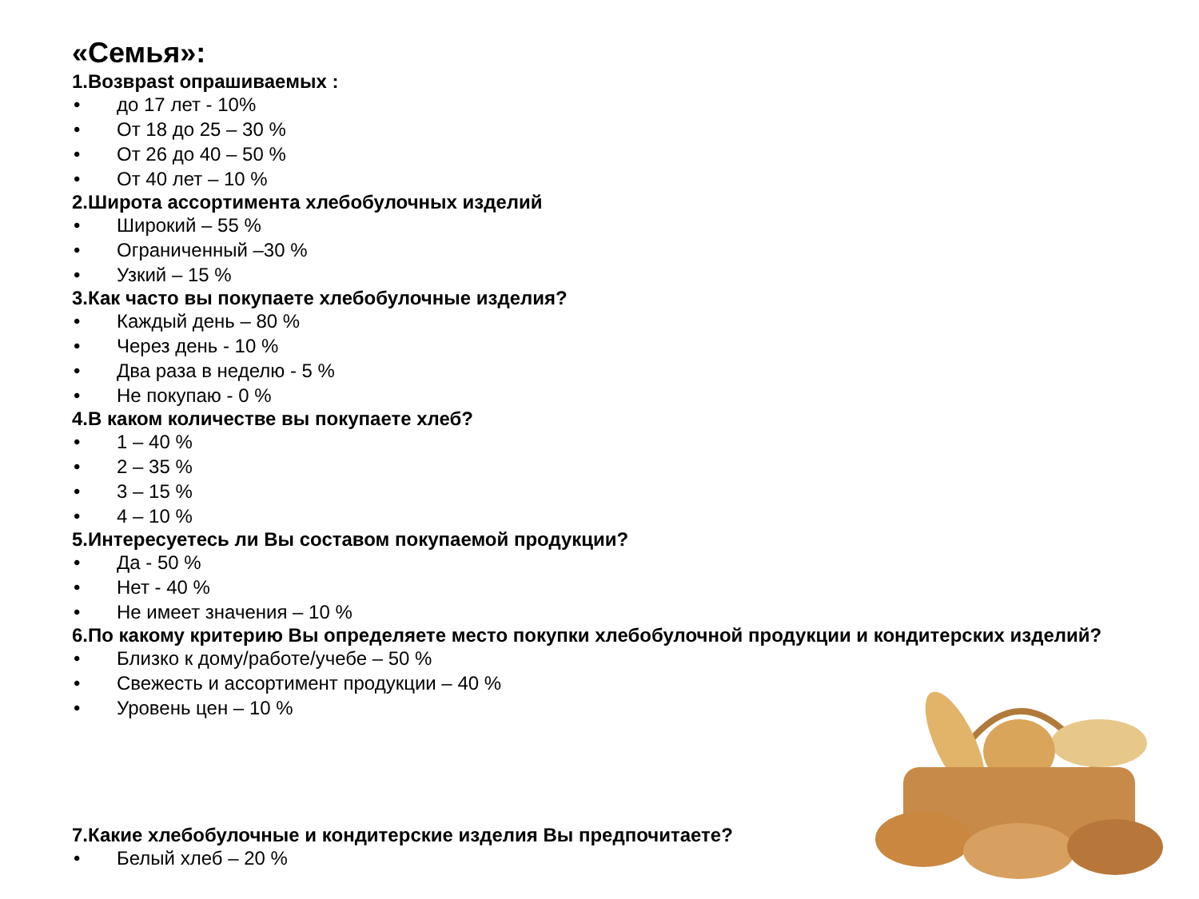«Семья»:
1.Возврast опрашиваемых :
• до 17 лет - 10%
• От 18 до 25 – 30 %
• От 26 до 40 – 50 %
• От 40 лет – 10 %
2.Широта ассортимента хлебобулочных изделий
• Широкий – 55 %
• Ограниченный –30 %
• Узкий – 15 %
3.Как часто вы покупаете хлебобулочные изделия?
• Каждый день – 80 %
• Через день - 10 %
• Два раза в неделю - 5 %
• Не покупаю - 0 %
4.В каком количестве вы покупаете хлеб?
• 1 – 40 %
• 2 – 35 %
• 3 – 15 %
• 4 – 10 %
5.Интересуетесь ли Вы составом покупаемой продукции?
• Да - 50 %
• Нет - 40 %
• Не имеет значения – 10 %
6.По какому критерию Вы определяете место покупки хлебобулочной продукции и кондитерских изделий?
• Близко к дому/работе/учебе – 50 %
• Свежесть и ассортимент продукции – 40 %
• Уровень цен – 10 %
7.Какие хлебобулочные и кондитерские изделия Вы предпочитаете?
• Белый хлеб – 20 %